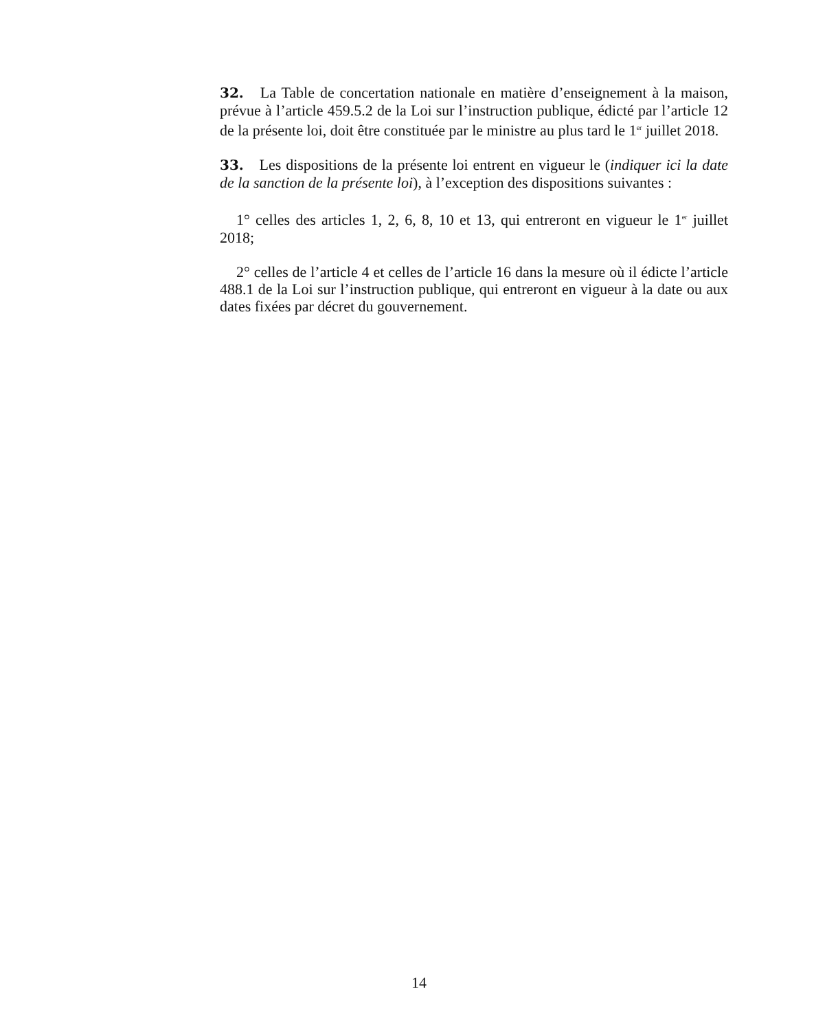32. La Table de concertation nationale en matière d’enseignement à la maison, prévue à l’article 459.5.2 de la Loi sur l’instruction publique, édicté par l’article 12 de la présente loi, doit être constituée par le ministre au plus tard le 1<sup>er</sup> juillet 2018.
33. Les dispositions de la présente loi entrent en vigueur le (indiquer ici la date de la sanction de la présente loi), à l’exception des dispositions suivantes :
1° celles des articles 1, 2, 6, 8, 10 et 13, qui entreront en vigueur le 1<sup>er</sup> juillet 2018;
2° celles de l’article 4 et celles de l’article 16 dans la mesure où il édicte l’article 488.1 de la Loi sur l’instruction publique, qui entreront en vigueur à la date ou aux dates fixées par décret du gouvernement.
14